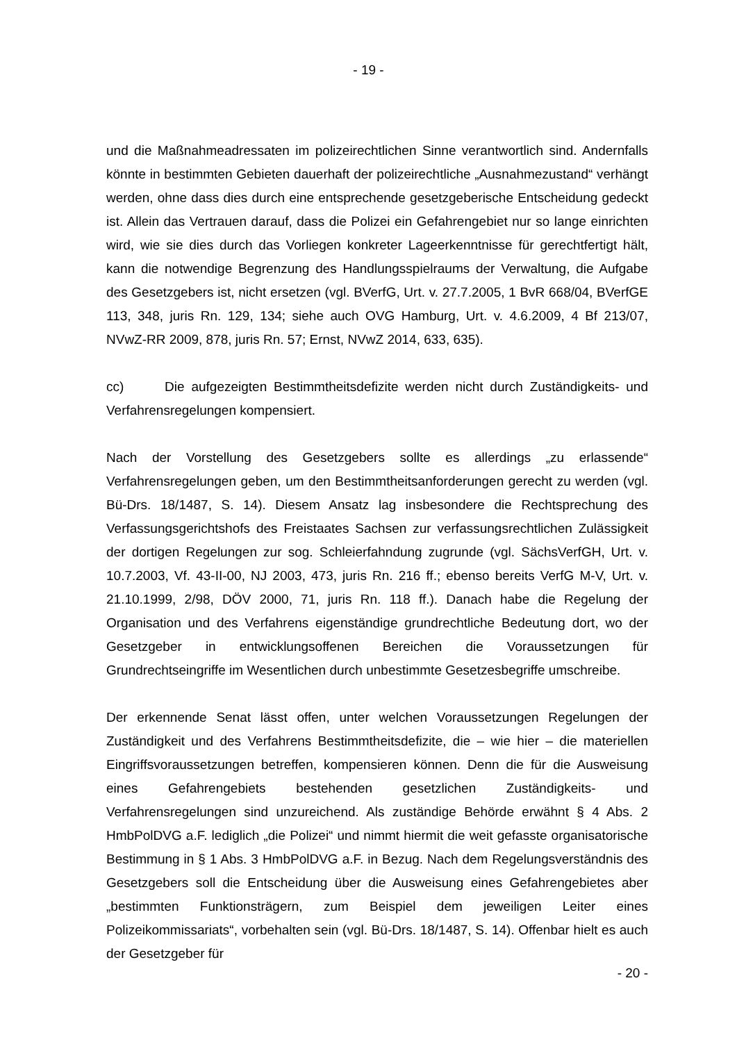- 19 -
und die Maßnahmeadressaten im polizeirechtlichen Sinne verantwortlich sind. Andernfalls könnte in bestimmten Gebieten dauerhaft der polizeirechtliche „Ausnahmezustand“ verhängt werden, ohne dass dies durch eine entsprechende gesetzgeberische Entscheidung gedeckt ist. Allein das Vertrauen darauf, dass die Polizei ein Gefahrengebiet nur so lange einrichten wird, wie sie dies durch das Vorliegen konkreter Lageerkenntnisse für gerechtfertigt hält, kann die notwendige Begrenzung des Handlungsspielraums der Verwaltung, die Aufgabe des Gesetzgebers ist, nicht ersetzen (vgl. BVerfG, Urt. v. 27.7.2005, 1 BvR 668/04, BVerfGE 113, 348, juris Rn. 129, 134; siehe auch OVG Hamburg, Urt. v. 4.6.2009, 4 Bf 213/07, NVwZ-RR 2009, 878, juris Rn. 57; Ernst, NVwZ 2014, 633, 635).
cc) Die aufgezeigten Bestimmtheitsdefizite werden nicht durch Zuständigkeits- und Verfahrensregelungen kompensiert.
Nach der Vorstellung des Gesetzgebers sollte es allerdings „zu erlassende“ Verfahrensregelungen geben, um den Bestimmtheitsanforderungen gerecht zu werden (vgl. Bü-Drs. 18/1487, S. 14). Diesem Ansatz lag insbesondere die Rechtsprechung des Verfassungsgerichtshofs des Freistaates Sachsen zur verfassungsrechtlichen Zulässigkeit der dortigen Regelungen zur sog. Schleierfahndung zugrunde (vgl. SächsVerfGH, Urt. v. 10.7.2003, Vf. 43-II-00, NJ 2003, 473, juris Rn. 216 ff.; ebenso bereits VerfG M-V, Urt. v. 21.10.1999, 2/98, DÖV 2000, 71, juris Rn. 118 ff.). Danach habe die Regelung der Organisation und des Verfahrens eigenständige grundrechtliche Bedeutung dort, wo der Gesetzgeber in entwicklungsoffenen Bereichen die Voraussetzungen für Grundrechtseingriffe im Wesentlichen durch unbestimmte Gesetzesbegriffe umschreibe.
Der erkennende Senat lässt offen, unter welchen Voraussetzungen Regelungen der Zuständigkeit und des Verfahrens Bestimmtheitsdefizite, die – wie hier – die materiellen Eingriffsvoraussetzungen betreffen, kompensieren können. Denn die für die Ausweisung eines Gefahrengebiets bestehenden gesetzlichen Zuständigkeits- und Verfahrensregelungen sind unzureichend. Als zuständige Behörde erwähnt § 4 Abs. 2 HmbPolDVG a.F. lediglich „die Polizei“ und nimmt hiermit die weit gefasste organisatorische Bestimmung in § 1 Abs. 3 HmbPolDVG a.F. in Bezug. Nach dem Regelungsverständnis des Gesetzgebers soll die Entscheidung über die Ausweisung eines Gefahrengebietes aber „bestimmten Funktionsträgern, zum Beispiel dem jeweiligen Leiter eines Polizeikommissariats“, vorbehalten sein (vgl. Bü-Drs. 18/1487, S. 14). Offenbar hielt es auch der Gesetzgeber für
- 20 -